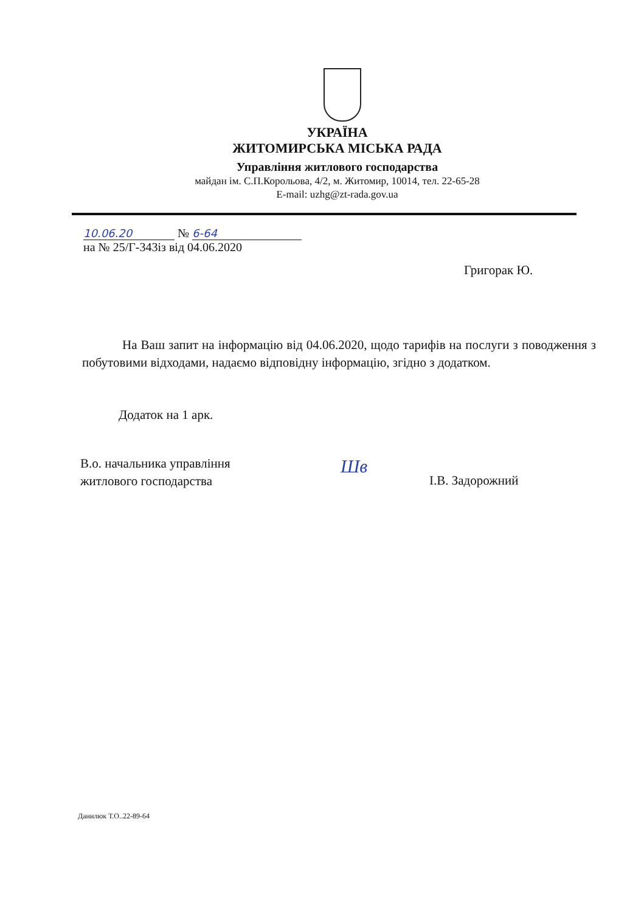УКРАЇНА
ЖИТОМИРСЬКА МІСЬКА РАДА
Управління житлового господарства
майдан ім. С.П.Корольова, 4/2, м. Житомир, 10014, тел. 22-65-28
E-mail: uzhg@zt-rada.gov.ua
10.06.20 № 6-64
на № 25/Г-343із від 04.06.2020
Григорак Ю.
На Ваш запит на інформацію від 04.06.2020, щодо тарифів на послуги з поводження з побутовими відходами, надаємо відповідну інформацію, згідно з додатком.
Додаток на 1 арк.
В.о. начальника управління
житлового господарства
Шв
І.В. Задорожний
Данилюк Т.О..22-89-64